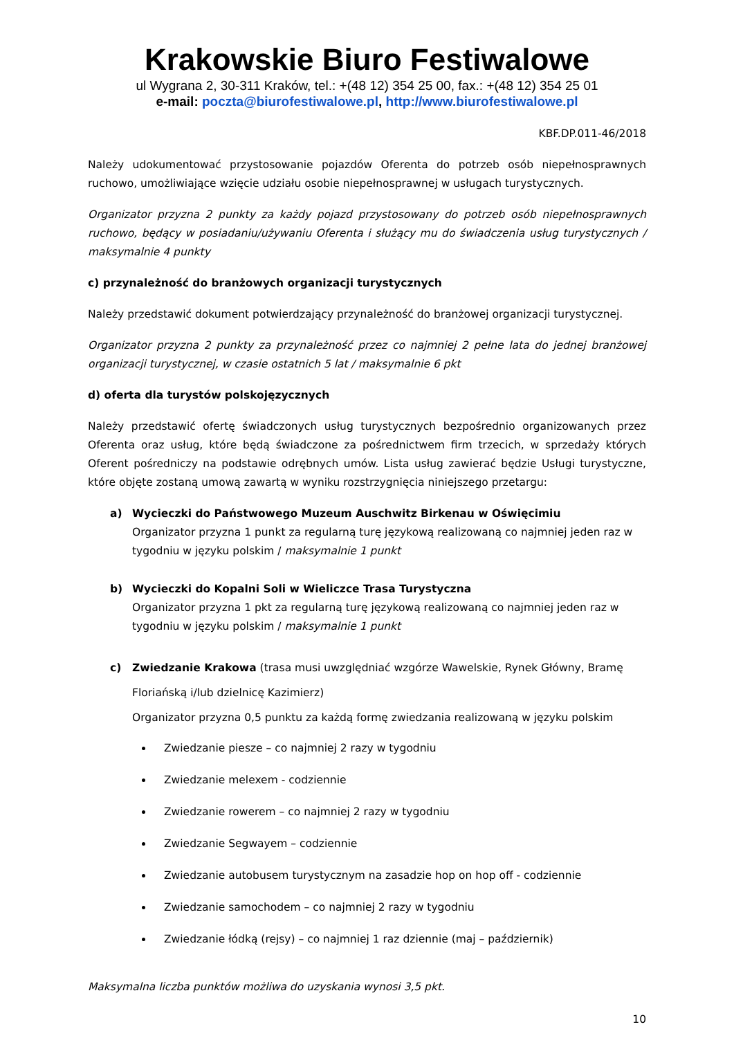Krakowskie Biuro Festiwalowe
ul Wygrana 2, 30-311 Kraków, tel.: +(48 12) 354 25 00, fax.: +(48 12) 354 25 01
e-mail: poczta@biurofestiwalowe.pl, http://www.biurofestiwalowe.pl
KBF.DP.011-46/2018
Należy udokumentować przystosowanie pojazdów Oferenta do potrzeb osób niepełnosprawnych ruchowo, umożliwiające wzięcie udziału osobie niepełnosprawnej w usługach turystycznych.
Organizator przyzna 2 punkty za każdy pojazd przystosowany do potrzeb osób niepełnosprawnych ruchowo, będący w posiadaniu/używaniu Oferenta i służący mu do świadczenia usług turystycznych / maksymalnie 4 punkty
c) przynależność do branżowych organizacji turystycznych
Należy przedstawić dokument potwierdzający przynależność do branżowej organizacji turystycznej.
Organizator przyzna 2 punkty za przynależność przez co najmniej 2 pełne lata do jednej branżowej organizacji turystycznej, w czasie ostatnich 5 lat / maksymalnie 6 pkt
d) oferta dla turystów polskojęzycznych
Należy przedstawić ofertę świadczonych usług turystycznych bezpośrednio organizowanych przez Oferenta oraz usług, które będą świadczone za pośrednictwem firm trzecich, w sprzedaży których Oferent pośredniczy na podstawie odrębnych umów. Lista usług zawierać będzie Usługi turystyczne, które objęte zostaną umową zawartą w wyniku rozstrzygnięcia niniejszego przetargu:
a) Wycieczki do Państwowego Muzeum Auschwitz Birkenau w Oświęcimiu
Organizator przyzna 1 punkt za regularną turę językową realizowaną co najmniej jeden raz w tygodniu w języku polskim / maksymalnie 1 punkt
b) Wycieczki do Kopalni Soli w Wieliczce Trasa Turystyczna
Organizator przyzna 1 pkt za regularną turę językową realizowaną co najmniej jeden raz w tygodniu w języku polskim / maksymalnie 1 punkt
c) Zwiedzanie Krakowa (trasa musi uwzględniać wzgórze Wawelskie, Rynek Główny, Bramę Floriańską i/lub dzielnicę Kazimierz)
Organizator przyzna 0,5 punktu za każdą formę zwiedzania realizowaną w języku polskim
Zwiedzanie piesze – co najmniej 2 razy w tygodniu
Zwiedzanie melexem - codziennie
Zwiedzanie rowerem – co najmniej 2 razy w tygodniu
Zwiedzanie Segwayem – codziennie
Zwiedzanie autobusem turystycznym na zasadzie hop on hop off - codziennie
Zwiedzanie samochodem – co najmniej 2 razy w tygodniu
Zwiedzanie łódką (rejsy) – co najmniej 1 raz dziennie (maj – październik)
Maksymalna liczba punktów możliwa do uzyskania wynosi 3,5 pkt.
10